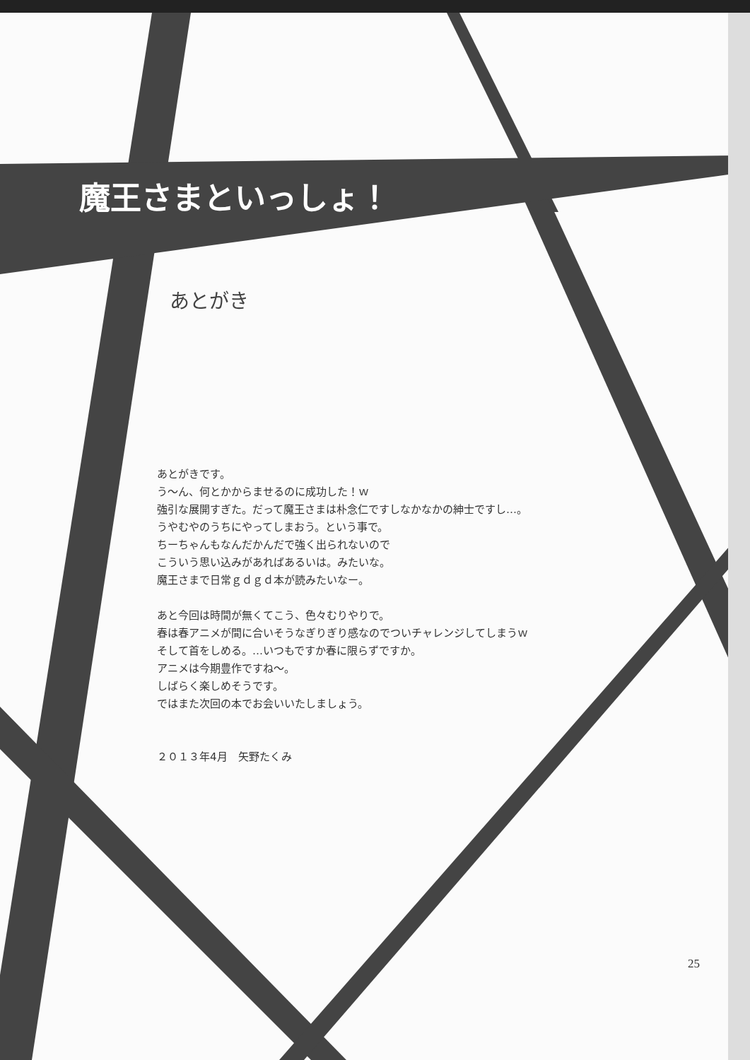魔王さまといっしょ！
あとがき
あとがきです。
う～ん、何とかからませるのに成功した！ｗ
強引な展開すぎた。だって魔王さまは朴念仁ですしなかなかの紳士ですし…。
うやむやのうちにやってしまおう。という事で。
ちーちゃんもなんだかんだで強く出られないので
こういう思い込みがあればあるいは。みたいな。
魔王さまで日常ｇｄｇｄ本が読みたいなー。
あと今回は時間が無くてこう、色々むりやりで。
春は春アニメが間に合いそうなぎりぎり感なのでついチャレンジしてしまうｗ
そして首をしめる。…いつもですか春に限らずですか。
アニメは今期豊作ですね～。
しばらく楽しめそうです。
ではまた次回の本でお会いいたしましょう。
２０１３年4月　矢野たくみ
25